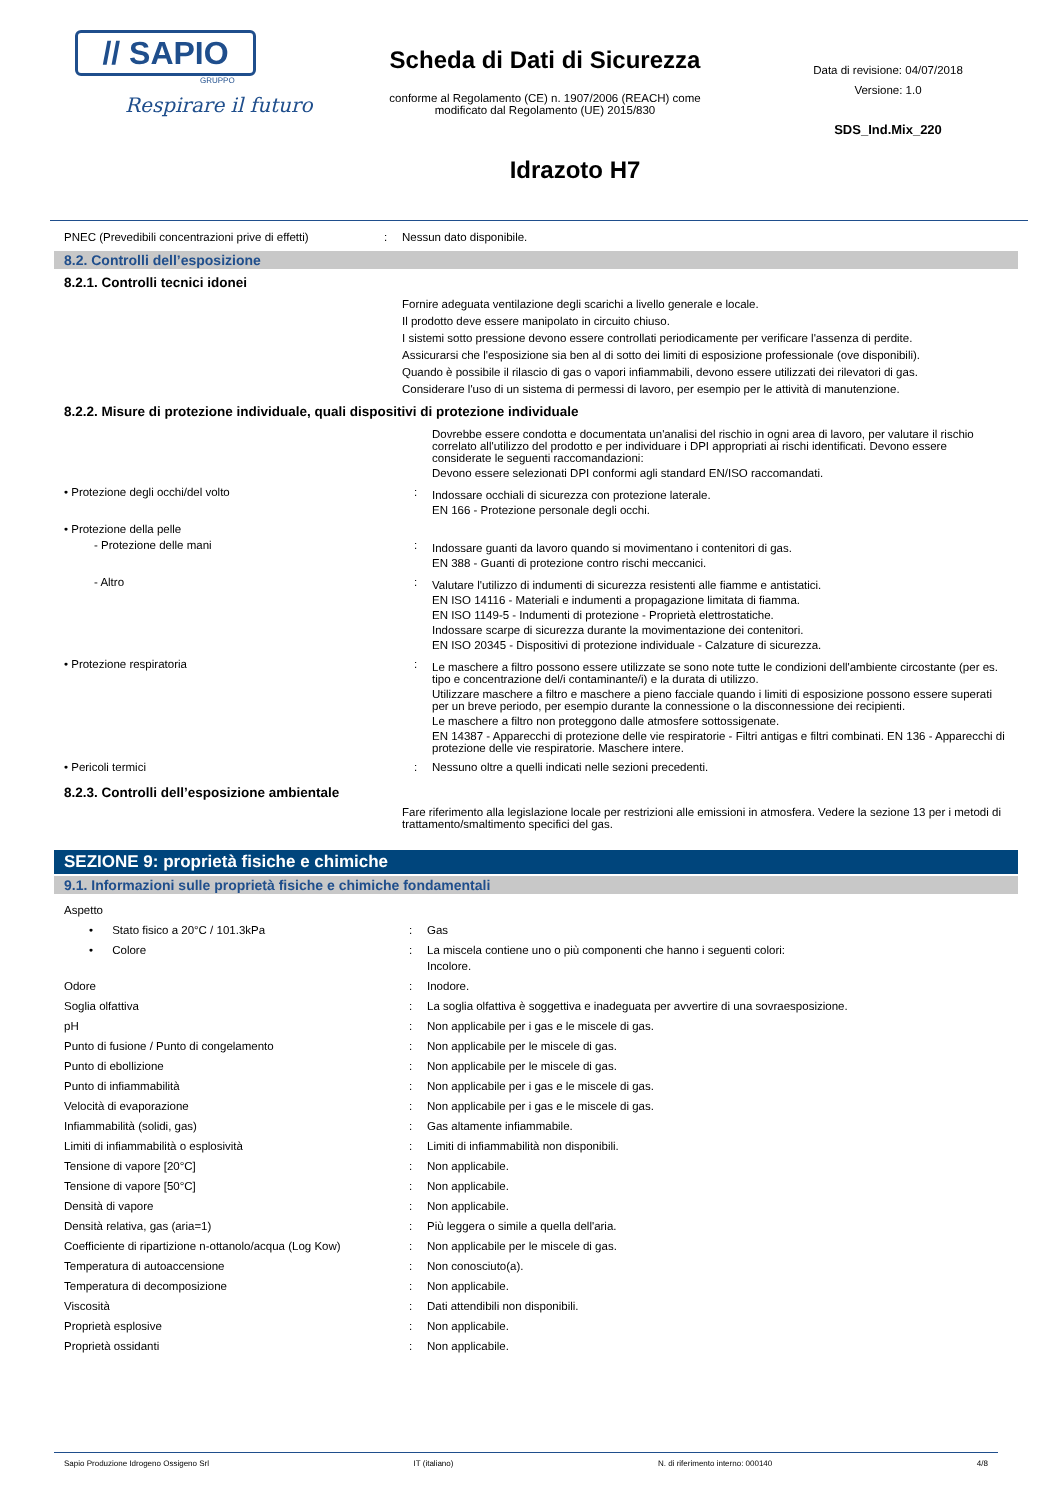// SAPIO
GRUPPO
Respirare il futuro
Scheda di Dati di Sicurezza
conforme al Regolamento (CE) n. 1907/2006 (REACH) come
modificato dal Regolamento (UE) 2015/830
Idrazoto H7
Data di revisione: 04/07/2018
Versione: 1.0
SDS_Ind.Mix_220
| PNEC (Prevedibili concentrazioni prive di effetti) | : | Nessun dato disponibile. |
8.2. Controlli dell’esposizione
8.2.1. Controlli tecnici idonei
| | | Fornire adeguata ventilazione degli scarichi a livello generale e locale. Il prodotto deve essere manipolato in circuito chiuso. I sistemi sotto pressione devono essere controllati periodicamente per verificare l'assenza di perdite. Assicurarsi che l'esposizione sia ben al di sotto dei limiti di esposizione professionale (ove disponibili). Quando è possibile il rilascio di gas o vapori infiammabili, devono essere utilizzati dei rilevatori di gas. Considerare l'uso di un sistema di permessi di lavoro, per esempio per le attività di manutenzione. |
8.2.2. Misure di protezione individuale, quali dispositivi di protezione individuale
| | | Dovrebbe essere condotta e documentata un'analisi del rischio in ogni area di lavoro, per valutare il rischio correlato all'utilizzo del prodotto e per individuare i DPI appropriati ai rischi identificati. Devono essere considerate le seguenti raccomandazioni: Devono essere selezionati DPI conformi agli standard EN/ISO raccomandati. |
| • Protezione degli occhi/del volto | : | Indossare occhiali di sicurezza con protezione laterale. EN 166 - Protezione personale degli occhi. |
| • Protezione della pelle | | |
| - Protezione delle mani | : | Indossare guanti da lavoro quando si movimentano i contenitori di gas. EN 388 - Guanti di protezione contro rischi meccanici. |
| - Altro | : | Valutare l'utilizzo di indumenti di sicurezza resistenti alle fiamme e antistatici. EN ISO 14116 - Materiali e indumenti a propagazione limitata di fiamma. EN ISO 1149-5 - Indumenti di protezione - Proprietà elettrostatiche. Indossare scarpe di sicurezza durante la movimentazione dei contenitori. EN ISO 20345 - Dispositivi di protezione individuale - Calzature di sicurezza. |
| • Protezione respiratoria | : | Le maschere a filtro possono essere utilizzate se sono note tutte le condizioni dell'ambiente circostante (per es. tipo e concentrazione del/i contaminante/i) e la durata di utilizzo. Utilizzare maschere a filtro e maschere a pieno facciale quando i limiti di esposizione possono essere superati per un breve periodo, per esempio durante la connessione o la disconnessione dei recipienti. Le maschere a filtro non proteggono dalle atmosfere sottossigenate. EN 14387 - Apparecchi di protezione delle vie respiratorie - Filtri antigas e filtri combinati. EN 136 - Apparecchi di protezione delle vie respiratorie. Maschere intere. |
| • Pericoli termici | : | Nessuno oltre a quelli indicati nelle sezioni precedenti. |
8.2.3. Controlli dell’esposizione ambientale
| | | Fare riferimento alla legislazione locale per restrizioni alle emissioni in atmosfera. Vedere la sezione 13 per i metodi di trattamento/smaltimento specifici del gas. |
SEZIONE 9: proprietà fisiche e chimiche
9.1. Informazioni sulle proprietà fisiche e chimiche fondamentali
| Aspetto | | |
| • Stato fisico a 20°C / 101.3kPa | : | Gas |
| • Colore | : | La miscela contiene uno o più componenti che hanno i seguenti colori: Incolore. |
| Odore | : | Inodore. |
| Soglia olfattiva | : | La soglia olfattiva è soggettiva e inadeguata per avvertire di una sovraesposizione. |
| pH | : | Non applicabile per i gas e le miscele di gas. |
| Punto di fusione / Punto di congelamento | : | Non applicabile per le miscele di gas. |
| Punto di ebollizione | : | Non applicabile per le miscele di gas. |
| Punto di infiammabilità | : | Non applicabile per i gas e le miscele di gas. |
| Velocità di evaporazione | : | Non applicabile per i gas e le miscele di gas. |
| Infiammabilità (solidi, gas) | : | Gas altamente infiammabile. |
| Limiti di infiammabilità o esplosività | : | Limiti di infiammabilità non disponibili. |
| Tensione di vapore [20°C] | : | Non applicabile. |
| Tensione di vapore [50°C] | : | Non applicabile. |
| Densità di vapore | : | Non applicabile. |
| Densità relativa, gas (aria=1) | : | Più leggera o simile a quella dell'aria. |
| Coefficiente di ripartizione n-ottanolo/acqua (Log Kow) | : | Non applicabile per le miscele di gas. |
| Temperatura di autoaccensione | : | Non conosciuto(a). |
| Temperatura di decomposizione | : | Non applicabile. |
| Viscosità | : | Dati attendibili non disponibili. |
| Proprietà esplosive | : | Non applicabile. |
| Proprietà ossidanti | : | Non applicabile. |
Sapio Produzione Idrogeno Ossigeno Srl IT (italiano) N. di riferimento interno: 000140 4/8